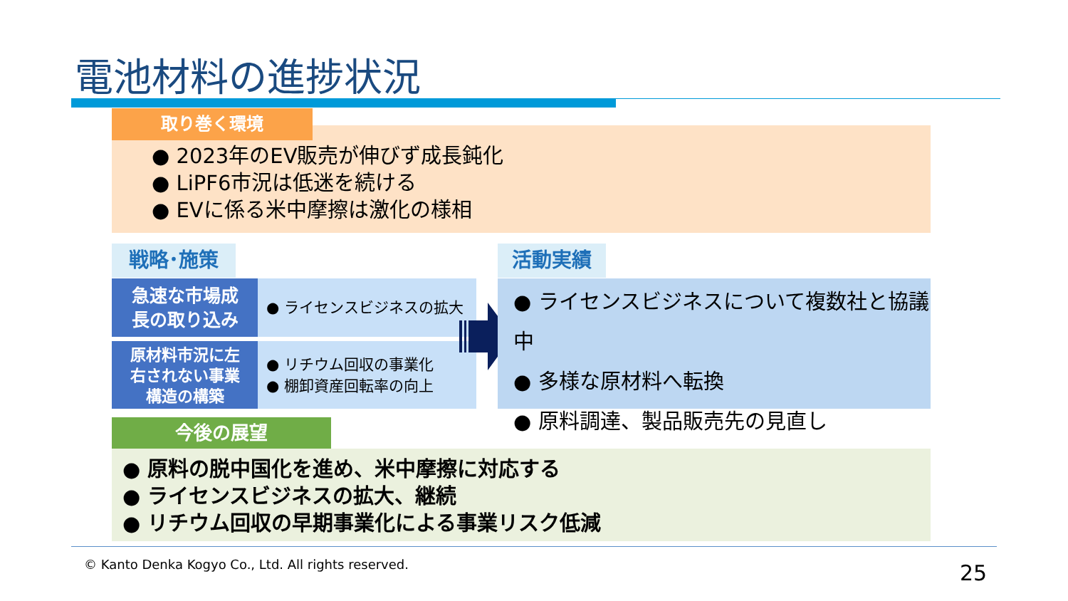電池材料の進捗状況
取り巻く環境
● 2023年のEV販売が伸びず成長鈍化
● LiPF6市況は低迷を続ける
● EVに係る米中摩擦は激化の様相
戦略･施策
急速な市場成
長の取り込み
● ライセンスビジネスの拡大
原材料市況に左
右されない事業
構造の構築
● リチウム回収の事業化
● 棚卸資産回転率の向上
活動実績
● ライセンスビジネスについて複数社と協議中
● 多様な原材料へ転換
● 原料調達、製品販売先の見直し
今後の展望
● 原料の脱中国化を進め、米中摩擦に対応する
● ライセンスビジネスの拡大、継続
● リチウム回収の早期事業化による事業リスク低減
© Kanto Denka Kogyo Co., Ltd. All rights reserved.
25